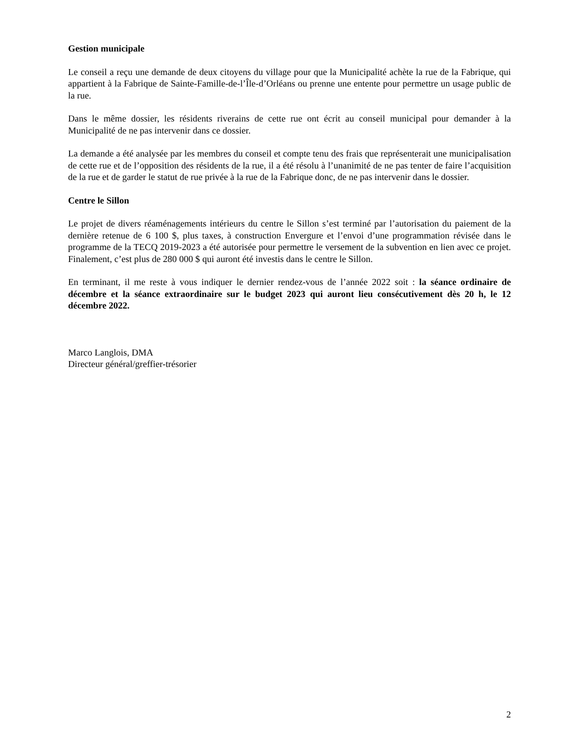Gestion municipale
Le conseil a reçu une demande de deux citoyens du village pour que la Municipalité achète la rue de la Fabrique, qui appartient à la Fabrique de Sainte-Famille-de-l’Île-d’Orléans ou prenne une entente pour permettre un usage public de la rue.
Dans le même dossier, les résidents riverains de cette rue ont écrit au conseil municipal pour demander à la Municipalité de ne pas intervenir dans ce dossier.
La demande a été analysée par les membres du conseil et compte tenu des frais que représenterait une municipalisation de cette rue et de l’opposition des résidents de la rue, il a été résolu à l’unanimité de ne pas tenter de faire l’acquisition de la rue et de garder le statut de rue privée à la rue de la Fabrique donc, de ne pas intervenir dans le dossier.
Centre le Sillon
Le projet de divers réaménagements intérieurs du centre le Sillon s’est terminé par l’autorisation du paiement de la dernière retenue de 6 100 $, plus taxes, à construction Envergure et l’envoi d’une programmation révisée dans le programme de la TECQ 2019-2023 a été autorisée pour permettre le versement de la subvention en lien avec ce projet. Finalement, c’est plus de 280 000 $ qui auront été investis dans le centre le Sillon.
En terminant, il me reste à vous indiquer le dernier rendez-vous de l’année 2022 soit : la séance ordinaire de décembre et la séance extraordinaire sur le budget 2023 qui auront lieu consécutivement dès 20 h, le 12 décembre 2022.
Marco Langlois, DMA
Directeur général/greffier-trésorier
2